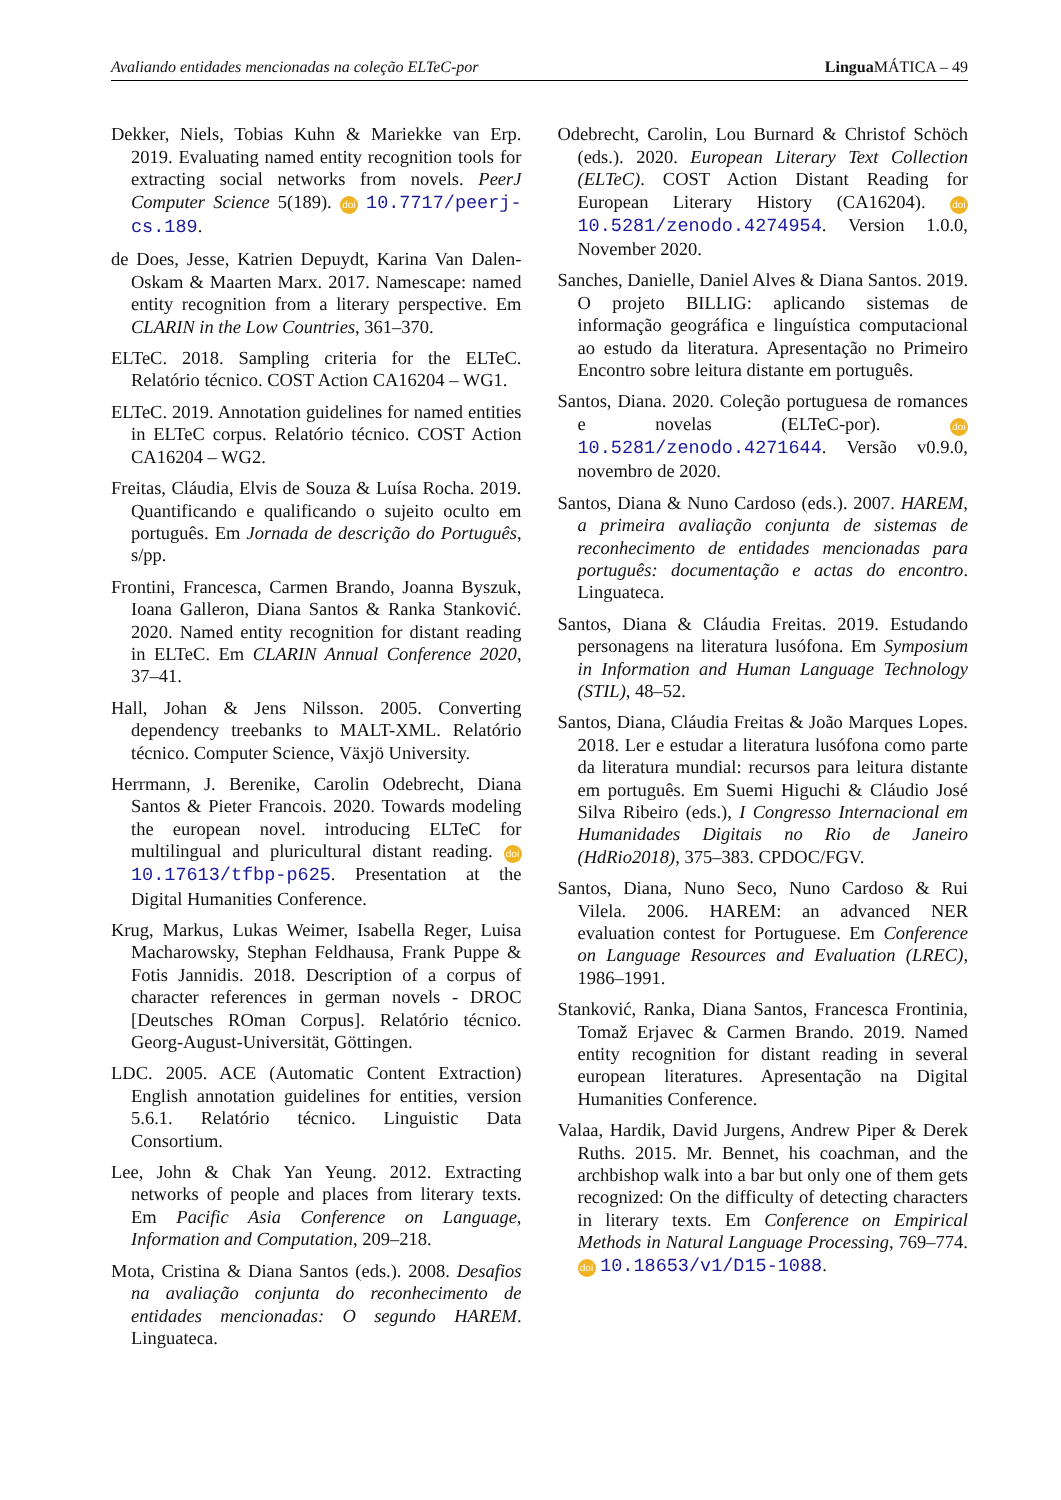Avaliando entidades mencionadas na coleção ELTeC-por Lingua MÁTICA – 49
Dekker, Niels, Tobias Kuhn & Mariekke van Erp. 2019. Evaluating named entity recognition tools for extracting social networks from novels. PeerJ Computer Science 5(189). doi 10.7717/peerj-cs.189.
de Does, Jesse, Katrien Depuydt, Karina Van Dalen-Oskam & Maarten Marx. 2017. Namescape: named entity recognition from a literary perspective. Em CLARIN in the Low Countries, 361–370.
ELTeC. 2018. Sampling criteria for the ELTeC. Relatório técnico. COST Action CA16204 – WG1.
ELTeC. 2019. Annotation guidelines for named entities in ELTeC corpus. Relatório técnico. COST Action CA16204 – WG2.
Freitas, Cláudia, Elvis de Souza & Luísa Rocha. 2019. Quantificando e qualificando o sujeito oculto em português. Em Jornada de descrição do Português, s/pp.
Frontini, Francesca, Carmen Brando, Joanna Byszuk, Ioana Galleron, Diana Santos & Ranka Stanković. 2020. Named entity recognition for distant reading in ELTeC. Em CLARIN Annual Conference 2020, 37–41.
Hall, Johan & Jens Nilsson. 2005. Converting dependency treebanks to MALT-XML. Relatório técnico. Computer Science, Växjö University.
Herrmann, J. Berenike, Carolin Odebrecht, Diana Santos & Pieter Francois. 2020. Towards modeling the european novel. introducing ELTeC for multilingual and pluricultural distant reading. doi 10.17613/tfbp-p625. Presentation at the Digital Humanities Conference.
Krug, Markus, Lukas Weimer, Isabella Reger, Luisa Macharowsky, Stephan Feldhausa, Frank Puppe & Fotis Jannidis. 2018. Description of a corpus of character references in german novels - DROC [Deutsches ROman Corpus]. Relatório técnico. Georg-August-Universität, Göttingen.
LDC. 2005. ACE (Automatic Content Extraction) English annotation guidelines for entities, version 5.6.1. Relatório técnico. Linguistic Data Consortium.
Lee, John & Chak Yan Yeung. 2012. Extracting networks of people and places from literary texts. Em Pacific Asia Conference on Language, Information and Computation, 209–218.
Mota, Cristina & Diana Santos (eds.). 2008. Desafios na avaliação conjunta do reconhecimento de entidades mencionadas: O segundo HAREM. Linguateca.
Odebrecht, Carolin, Lou Burnard & Christof Schöch (eds.). 2020. European Literary Text Collection (ELTeC). COST Action Distant Reading for European Literary History (CA16204). doi 10.5281/zenodo.4274954. Version 1.0.0, November 2020.
Sanches, Danielle, Daniel Alves & Diana Santos. 2019. O projeto BILLIG: aplicando sistemas de informação geográfica e linguística computacional ao estudo da literatura. Apresentação no Primeiro Encontro sobre leitura distante em português.
Santos, Diana. 2020. Coleção portuguesa de romances e novelas (ELTeC-por). doi 10.5281/zenodo.4271644. Versão v0.9.0, novembro de 2020.
Santos, Diana & Nuno Cardoso (eds.). 2007. HAREM, a primeira avaliação conjunta de sistemas de reconhecimento de entidades mencionadas para português: documentação e actas do encontro. Linguateca.
Santos, Diana & Cláudia Freitas. 2019. Estudando personagens na literatura lusófona. Em Symposium in Information and Human Language Technology (STIL), 48–52.
Santos, Diana, Cláudia Freitas & João Marques Lopes. 2018. Ler e estudar a literatura lusófona como parte da literatura mundial: recursos para leitura distante em português. Em Suemi Higuchi & Cláudio José Silva Ribeiro (eds.), I Congresso Internacional em Humanidades Digitais no Rio de Janeiro (HdRio2018), 375–383. CPDOC/FGV.
Santos, Diana, Nuno Seco, Nuno Cardoso & Rui Vilela. 2006. HAREM: an advanced NER evaluation contest for Portuguese. Em Conference on Language Resources and Evaluation (LREC), 1986–1991.
Stanković, Ranka, Diana Santos, Francesca Frontinia, Tomaž Erjavec & Carmen Brando. 2019. Named entity recognition for distant reading in several european literatures. Apresentação na Digital Humanities Conference.
Valaa, Hardik, David Jurgens, Andrew Piper & Derek Ruths. 2015. Mr. Bennet, his coachman, and the archbishop walk into a bar but only one of them gets recognized: On the difficulty of detecting characters in literary texts. Em Conference on Empirical Methods in Natural Language Processing, 769–774. doi 10.18653/v1/D15-1088.